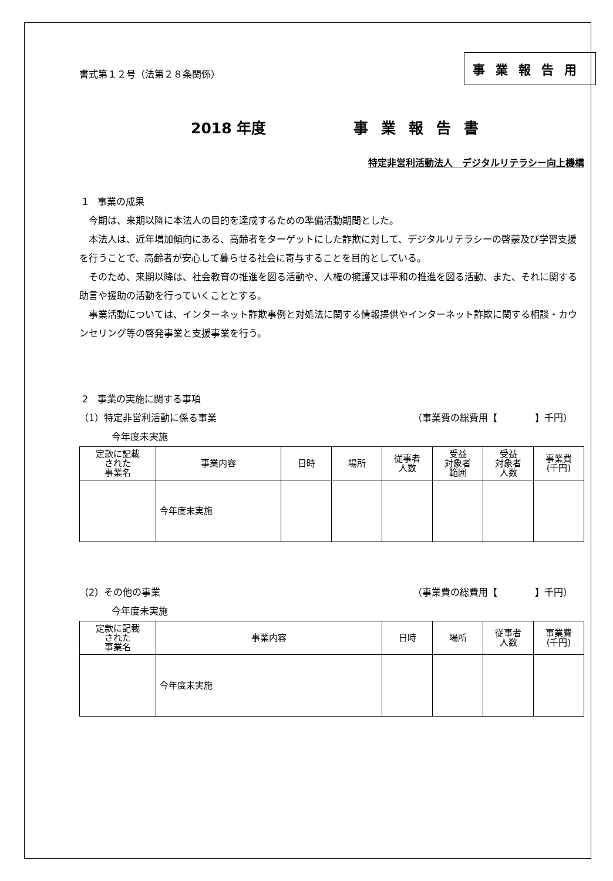書式第１２号（法第２８条関係）
事業報告用
2018 年度 事業報告書
特定非営利活動法人　デジタルリテラシー向上機構
1　事業の成果
　今期は、来期以降に本法人の目的を達成するための準備活動期間とした。
　本法人は、近年増加傾向にある、高齢者をターゲットにした詐欺に対して、デジタルリテラシーの啓蒙及び学習支援を行うことで、高齢者が安心して暮らせる社会に寄与することを目的としている。
　そのため、来期以降は、社会教育の推進を図る活動や、人権の擁護又は平和の推進を図る活動、また、それに関する助言や援助の活動を行っていくこととする。
　事業活動については、インターネット詐欺事例と対処法に関する情報提供やインターネット詐欺に関する相談・カウンセリング等の啓発事業と支援事業を行う。
2　事業の実施に関する事項
（1）特定非営利活動に係る事業 （事業費の総費用【　　　　】千円）
今年度未実施
| 定款に記載 された 事業名 | 事業内容 | 日時 | 場所 | 従事者 人数 | 受益 対象者 範囲 | 受益 対象者 人数 | 事業費 (千円) |
| --- | --- | --- | --- | --- | --- | --- | --- |
| | 今年度未実施 | | | | | | |
（2）その他の事業 （事業費の総費用【　　　　】千円）
今年度未実施
| 定款に記載 された 事業名 | 事業内容 | 日時 | 場所 | 従事者 人数 | 事業費 (千円) |
| --- | --- | --- | --- | --- | --- |
| | 今年度未実施 | | | | |